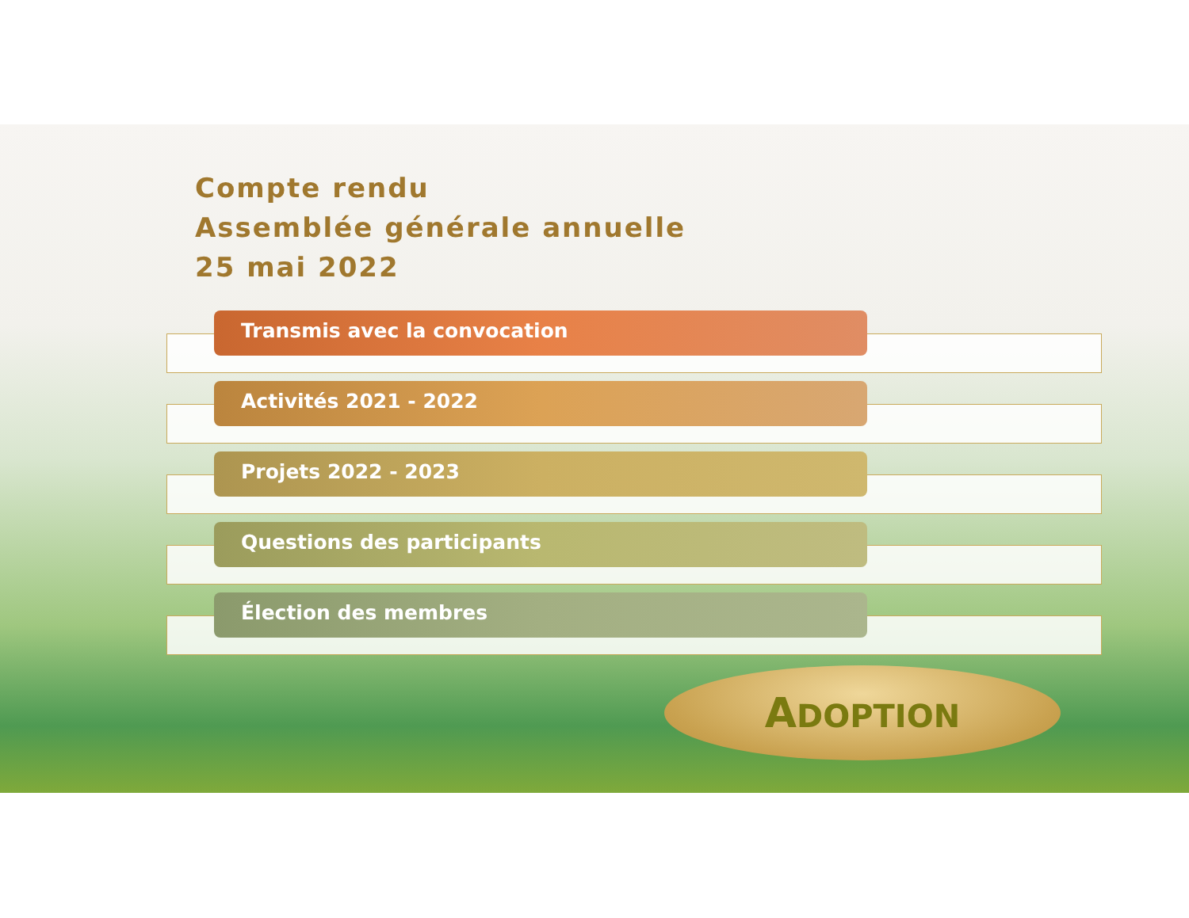Compte rendu
Assemblée générale annuelle
25 mai 2022
Transmis avec la convocation
Activités 2021 - 2022
Projets 2022 - 2023
Questions des participants
Élection des membres
ADOPTION